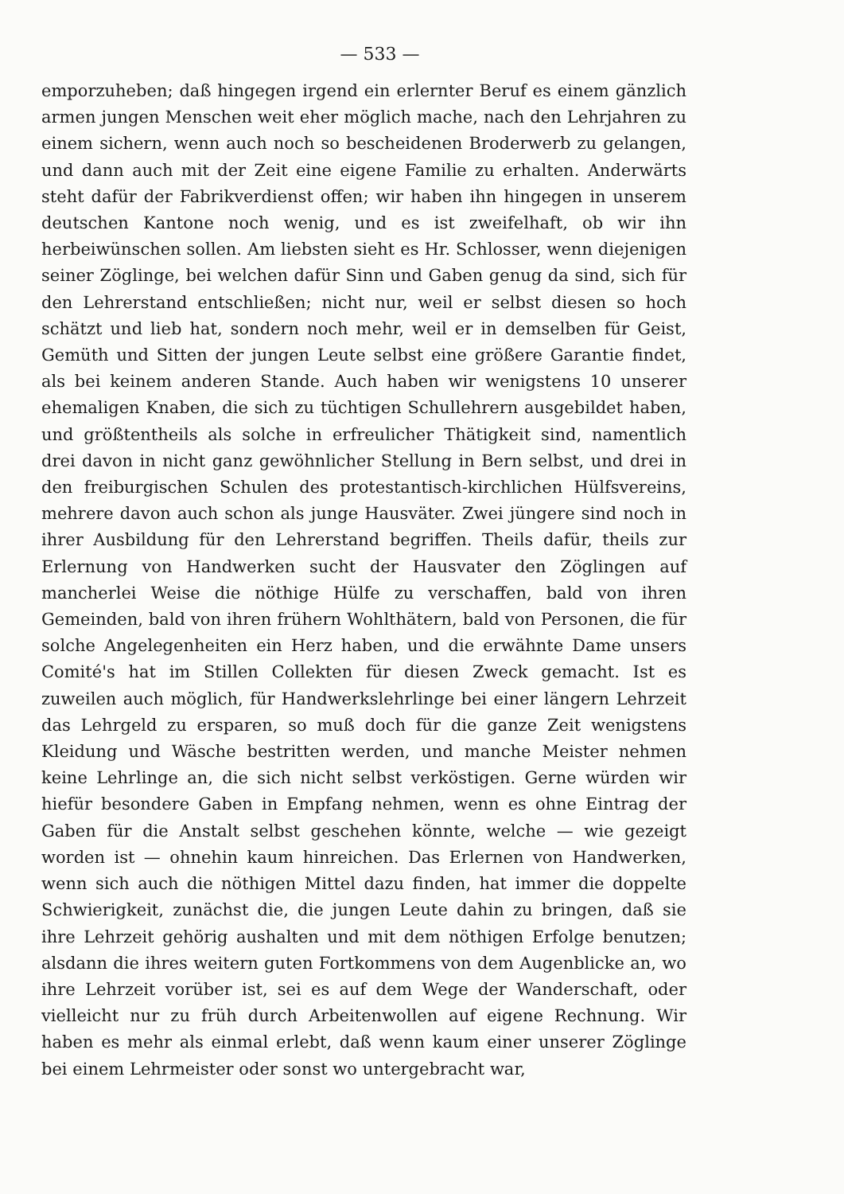— 533 —
emporzuheben; daß hingegen irgend ein erlernter Beruf es einem gänzlich armen jungen Menschen weit eher möglich mache, nach den Lehrjahren zu einem sichern, wenn auch noch so bescheidenen Broderwerb zu gelangen, und dann auch mit der Zeit eine eigene Familie zu erhalten. Anderwärts steht dafür der Fabrikverdienst offen; wir haben ihn hingegen in unserem deutschen Kantone noch wenig, und es ist zweifelhaft, ob wir ihn herbeiwünschen sollen. Am liebsten sieht es Hr. Schlosser, wenn diejenigen seiner Zöglinge, bei welchen dafür Sinn und Gaben genug da sind, sich für den Lehrerstand entschließen; nicht nur, weil er selbst diesen so hoch schätzt und lieb hat, sondern noch mehr, weil er in demselben für Geist, Gemüth und Sitten der jungen Leute selbst eine größere Garantie findet, als bei keinem anderen Stande. Auch haben wir wenigstens 10 unserer ehemaligen Knaben, die sich zu tüchtigen Schullehrern ausgebildet haben, und größtentheils als solche in erfreulicher Thätigkeit sind, namentlich drei davon in nicht ganz gewöhnlicher Stellung in Bern selbst, und drei in den freiburgischen Schulen des protestantisch-kirchlichen Hülfsvereins, mehrere davon auch schon als junge Hausväter. Zwei jüngere sind noch in ihrer Ausbildung für den Lehrerstand begriffen. Theils dafür, theils zur Erlernung von Handwerken sucht der Hausvater den Zöglingen auf mancherlei Weise die nöthige Hülfe zu verschaffen, bald von ihren Gemeinden, bald von ihren frühern Wohlthätern, bald von Personen, die für solche Angelegenheiten ein Herz haben, und die erwähnte Dame unsers Comité's hat im Stillen Collekten für diesen Zweck gemacht. Ist es zuweilen auch möglich, für Handwerkslehrlinge bei einer längern Lehrzeit das Lehrgeld zu ersparen, so muß doch für die ganze Zeit wenigstens Kleidung und Wäsche bestritten werden, und manche Meister nehmen keine Lehrlinge an, die sich nicht selbst verköstigen. Gerne würden wir hiefür besondere Gaben in Empfang nehmen, wenn es ohne Eintrag der Gaben für die Anstalt selbst geschehen könnte, welche — wie gezeigt worden ist — ohnehin kaum hinreichen. Das Erlernen von Handwerken, wenn sich auch die nöthigen Mittel dazu finden, hat immer die doppelte Schwierigkeit, zunächst die, die jungen Leute dahin zu bringen, daß sie ihre Lehrzeit gehörig aushalten und mit dem nöthigen Erfolge benutzen; alsdann die ihres weitern guten Fortkommens von dem Augenblicke an, wo ihre Lehrzeit vorüber ist, sei es auf dem Wege der Wanderschaft, oder vielleicht nur zu früh durch Arbeitenwollen auf eigene Rechnung. Wir haben es mehr als einmal erlebt, daß wenn kaum einer unserer Zöglinge bei einem Lehrmeister oder sonst wo untergebracht war,